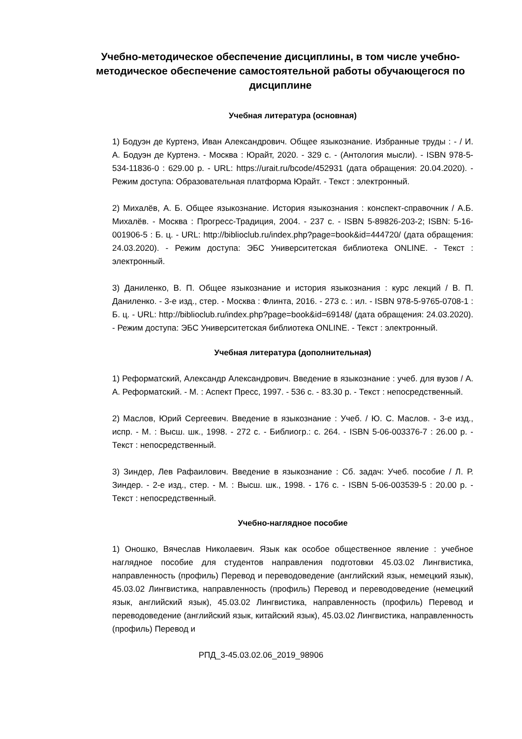Учебно-методическое обеспечение дисциплины, в том числе учебно-методическое обеспечение самостоятельной работы обучающегося по дисциплине
Учебная литература (основная)
1) Бодуэн де Куртенэ, Иван Александрович. Общее языкознание. Избранные труды : - / И. А. Бодуэн де Куртенэ. - Москва : Юрайт, 2020. - 329 с. - (Антология мысли). - ISBN 978-5-534-11836-0 : 629.00 р. - URL: https://urait.ru/bcode/452931 (дата обращения: 20.04.2020). - Режим доступа: Образовательная платформа Юрайт. - Текст : электронный.
2) Михалёв, А. Б. Общее языкознание. История языкознания : конспект-справочник / А.Б. Михалёв. - Москва : Прогресс-Традиция, 2004. - 237 с. - ISBN 5-89826-203-2; ISBN: 5-16-001906-5 : Б. ц. - URL: http://biblioclub.ru/index.php?page=book&id=444720/ (дата обращения: 24.03.2020). - Режим доступа: ЭБС Университетская библиотека ONLINE. - Текст : электронный.
3) Даниленко, В. П. Общее языкознание и история языкознания : курс лекций / В. П. Даниленко. - 3-е изд., стер. - Москва : Флинта, 2016. - 273 с. : ил. - ISBN 978-5-9765-0708-1 : Б. ц. - URL: http://biblioclub.ru/index.php?page=book&id=69148/ (дата обращения: 24.03.2020). - Режим доступа: ЭБС Университетская библиотека ONLINE. - Текст : электронный.
Учебная литература (дополнительная)
1) Реформатский, Александр Александрович. Введение в языкознание : учеб. для вузов / А. А. Реформатский. - М. : Аспект Пресс, 1997. - 536 с. - 83.30 р. - Текст : непосредственный.
2) Маслов, Юрий Сергеевич. Введение в языкознание : Учеб. / Ю. С. Маслов. - 3-е изд., испр. - М. : Высш. шк., 1998. - 272 с. - Библиогр.: с. 264. - ISBN 5-06-003376-7 : 26.00 р. - Текст : непосредственный.
3) Зиндер, Лев Рафаилович. Введение в языкознание : Сб. задач: Учеб. пособие / Л. Р. Зиндер. - 2-е изд., стер. - М. : Высш. шк., 1998. - 176 с. - ISBN 5-06-003539-5 : 20.00 р. - Текст : непосредственный.
Учебно-наглядное пособие
1) Оношко, Вячеслав Николаевич. Язык как особое общественное явление : учебное наглядное пособие для студентов направления подготовки 45.03.02 Лингвистика, направленность (профиль) Перевод и переводоведение (английский язык, немецкий язык), 45.03.02 Лингвистика, направленность (профиль) Перевод и переводоведение (немецкий язык, английский язык), 45.03.02 Лингвистика, направленность (профиль) Перевод и переводоведение (английский язык, китайский язык), 45.03.02 Лингвистика, направленность (профиль) Перевод и
РПД_3-45.03.02.06_2019_98906